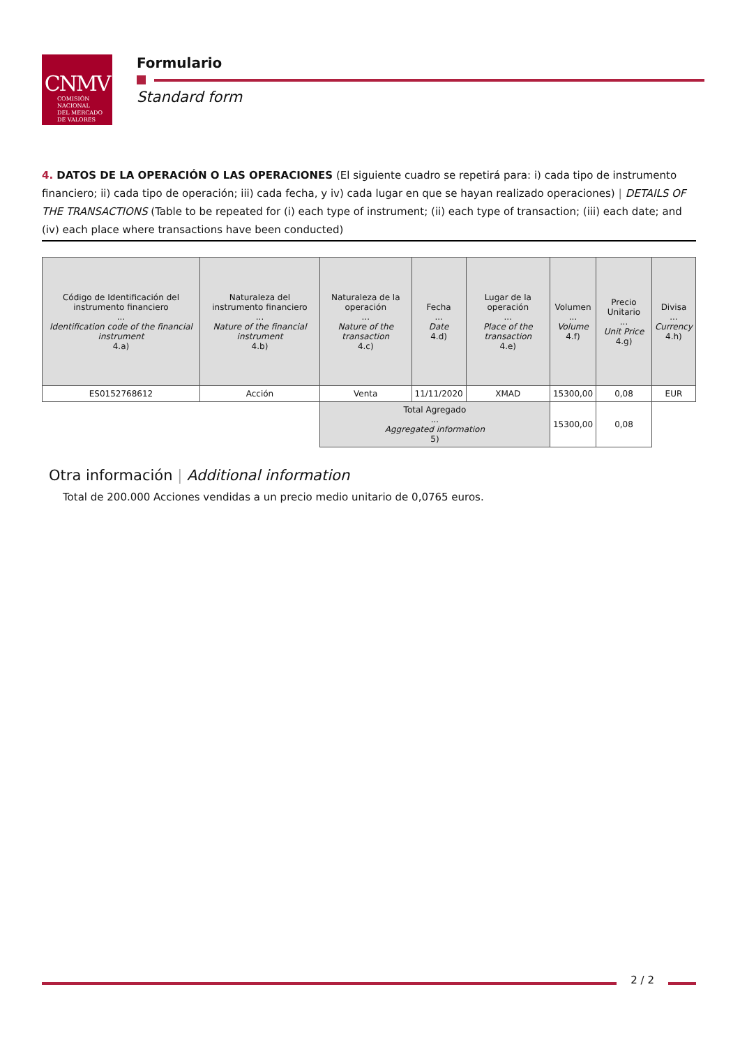CNMV
COMISIÓN
NACIONAL
DEL MERCADO
DE VALORES
Formulario
Standard form
4. DATOS DE LA OPERACIÓN O LAS OPERACIONES (El siguiente cuadro se repetirá para: i) cada tipo de instrumento financiero; ii) cada tipo de operación; iii) cada fecha, y iv) cada lugar en que se hayan realizado operaciones) | DETAILS OF THE TRANSACTIONS (Table to be repeated for (i) each type of instrument; (ii) each type of transaction; (iii) each date; and (iv) each place where transactions have been conducted)
| Código de Identificación del instrumento financiero ... Identification code of the financial instrument 4.a) | Naturaleza del instrumento financiero ... Nature of the financial instrument 4.b) | Naturaleza de la operación ... Nature of the transaction 4.c) | Fecha ... Date 4.d) | Lugar de la operación ... Place of the transaction 4.e) | Volumen ... Volume 4.f) | Precio Unitario ... Unit Price 4.g) | Divisa ... Currency 4.h) |
| --- | --- | --- | --- | --- | --- | --- | --- |
| ES0152768612 | Acción | Venta | 11/11/2020 | XMAD | 15300,00 | 0,08 | EUR |
| | | Total Agregado ... Aggregated information 5) | | | 15300,00 | 0,08 | |
Otra información | Additional information
Total de 200.000 Acciones vendidas a un precio medio unitario de 0,0765 euros.
2 / 2